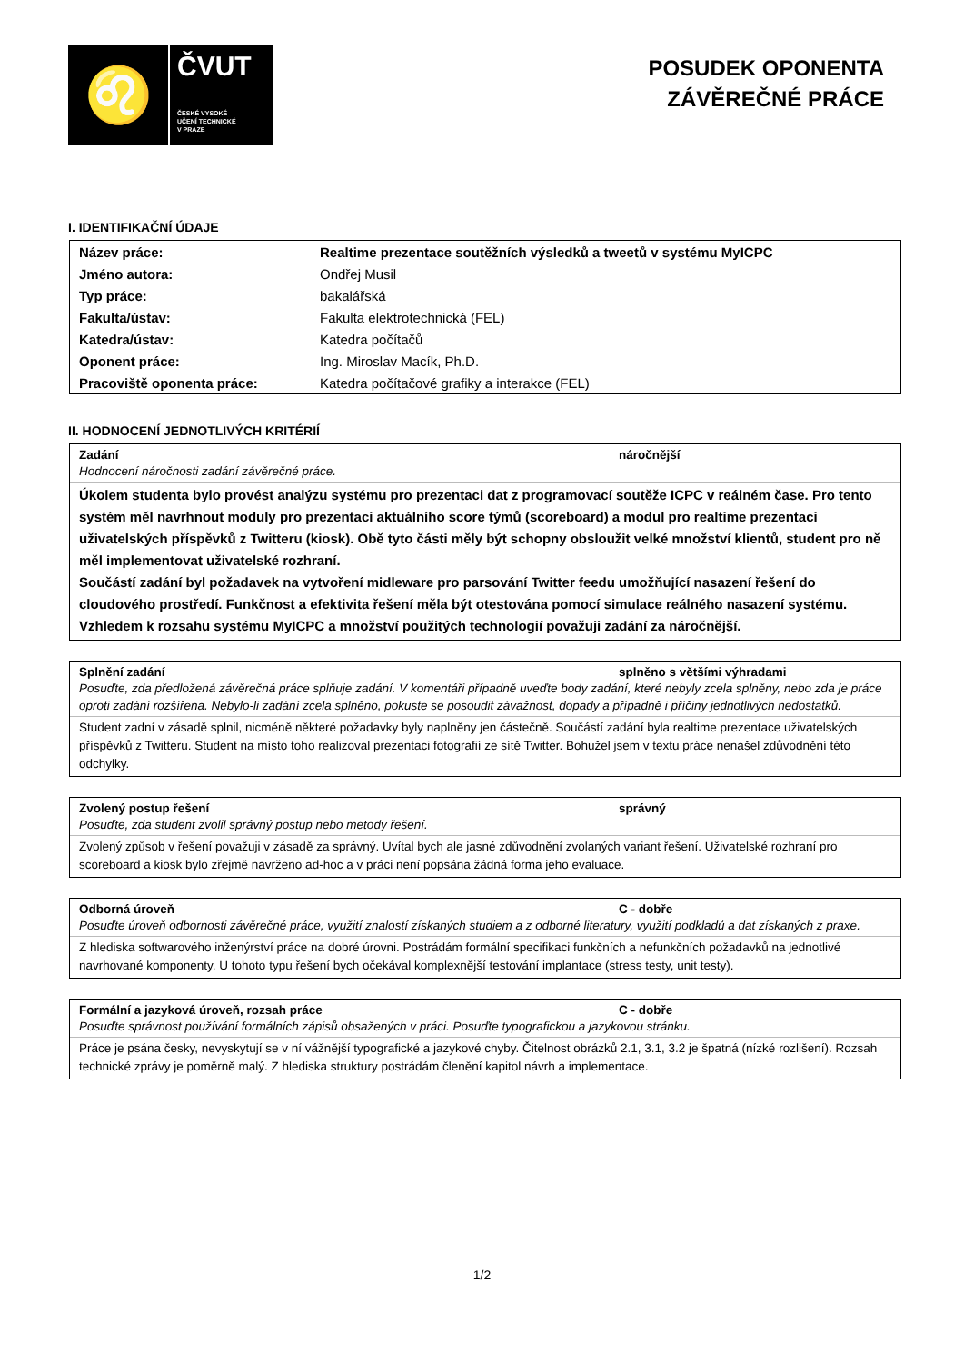♌
ČVUT
ČESKÉ VYSOKÉ
UČENÍ TECHNICKÉ
V PRAZE
POSUDEK OPONENTA
ZÁVĚREČNÉ PRÁCE
I. IDENTIFIKAČNÍ ÚDAJE
| Název práce: | Realtime prezentace soutěžních výsledků a tweetů v systému MyICPC |
| Jméno autora: | Ondřej Musil |
| Typ práce: | bakalářská |
| Fakulta/ústav: | Fakulta elektrotechnická (FEL) |
| Katedra/ústav: | Katedra počítačů |
| Oponent práce: | Ing. Miroslav Macík, Ph.D. |
| Pracoviště oponenta práce: | Katedra počítačové grafiky a interakce (FEL) |
II. HODNOCENÍ JEDNOTLIVÝCH KRITÉRIÍ
Zadání náročnější
Hodnocení náročnosti zadání závěrečné práce.
Úkolem studenta bylo provést analýzu systému pro prezentaci dat z programovací soutěže ICPC v reálném čase. Pro tento systém měl navrhnout moduly pro prezentaci aktuálního score týmů (scoreboard) a modul pro realtime prezentaci uživatelských příspěvků z Twitteru (kiosk). Obě tyto části měly být schopny obsloužit velké množství klientů, student pro ně měl implementovat uživatelské rozhraní.
Součástí zadání byl požadavek na vytvoření midleware pro parsování Twitter feedu umožňující nasazení řešení do cloudového prostředí. Funkčnost a efektivita řešení měla být otestována pomocí simulace reálného nasazení systému.
Vzhledem k rozsahu systému MyICPC a množství použitých technologií považuji zadání za náročnější.
Splnění zadání splněno s většími výhradami
Posuďte, zda předložená závěrečná práce splňuje zadání. V komentáři případně uveďte body zadání, které nebyly zcela splněny, nebo zda je práce oproti zadání rozšířena. Nebylo-li zadání zcela splněno, pokuste se posoudit závažnost, dopady a případně i příčiny jednotlivých nedostatků.
Student zadní v zásadě splnil, nicméně některé požadavky byly naplněny jen částečně. Součástí zadání byla realtime prezentace uživatelských příspěvků z Twitteru. Student na místo toho realizoval prezentaci fotografií ze sítě Twitter. Bohužel jsem v textu práce nenašel zdůvodnění této odchylky.
Zvolený postup řešení správný
Posuďte, zda student zvolil správný postup nebo metody řešení.
Zvolený způsob v řešení považuji v zásadě za správný. Uvítal bych ale jasné zdůvodnění zvolaných variant řešení. Uživatelské rozhraní pro scoreboard a kiosk bylo zřejmě navrženo ad-hoc a v práci není popsána žádná forma jeho evaluace.
Odborná úroveň C - dobře
Posuďte úroveň odbornosti závěrečné práce, využití znalostí získaných studiem a z odborné literatury, využití podkladů a dat získaných z praxe.
Z hlediska softwarového inženýrství práce na dobré úrovni. Postrádám formální specifikaci funkčních a nefunkčních požadavků na jednotlivé navrhované komponenty. U tohoto typu řešení bych očekával komplexnější testování implantace (stress testy, unit testy).
Formální a jazyková úroveň, rozsah práce C - dobře
Posuďte správnost používání formálních zápisů obsažených v práci. Posuďte typografickou a jazykovou stránku.
Práce je psána česky, nevyskytují se v ní vážnější typografické a jazykové chyby. Čitelnost obrázků 2.1, 3.1, 3.2 je špatná (nízké rozlišení). Rozsah technické zprávy je poměrně malý. Z hlediska struktury postrádám členění kapitol návrh a implementace.
1/2